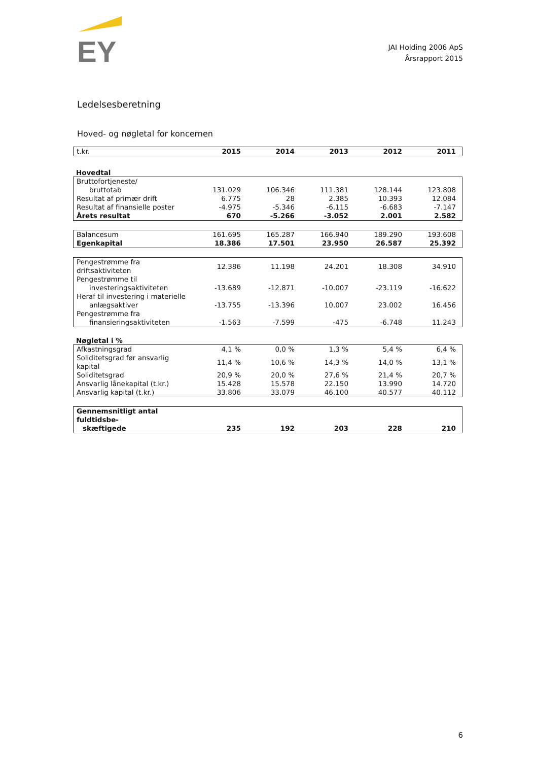EY
JAI Holding 2006 ApS
Årsrapport 2015
Ledelsesberetning
Hoved- og nøgletal for koncernen
| t.kr. | 2015 | 2014 | 2013 | 2012 | 2011 |
| --- | --- | --- | --- | --- | --- |
Hovedtal
| Bruttofortjeneste/ | | | | | |
| bruttotab | 131.029 | 106.346 | 111.381 | 128.144 | 123.808 |
| Resultat af primær drift | 6.775 | 28 | 2.385 | 10.393 | 12.084 |
| Resultat af finansielle poster | -4.975 | -5.346 | -6.115 | -6.683 | -7.147 |
| Årets resultat | 670 | -5.266 | -3.052 | 2.001 | 2.582 |
| Balancesum | 161.695 | 165.287 | 166.940 | 189.290 | 193.608 |
| Egenkapital | 18.386 | 17.501 | 23.950 | 26.587 | 25.392 |
| Pengestrømme fra driftsaktiviteten | 12.386 | 11.198 | 24.201 | 18.308 | 34.910 |
| Pengestrømme til | | | | | |
| investeringsaktiviteten | -13.689 | -12.871 | -10.007 | -23.119 | -16.622 |
| Heraf til investering i materielle | | | | | |
| anlægsaktiver | -13.755 | -13.396 | 10.007 | 23.002 | 16.456 |
| Pengestrømme fra | | | | | |
| finansieringsaktiviteten | -1.563 | -7.599 | -475 | -6.748 | 11.243 |
Nøgletal i %
| Afkastningsgrad | 4,1 % | 0,0 % | 1,3 % | 5,4 % | 6,4 % |
| Soliditetsgrad før ansvarlig kapital | 11,4 % | 10,6 % | 14,3 % | 14,0 % | 13,1 % |
| Soliditetsgrad | 20,9 % | 20,0 % | 27,6 % | 21,4 % | 20,7 % |
| Ansvarlig lånekapital (t.kr.) | 15.428 | 15.578 | 22.150 | 13.990 | 14.720 |
| Ansvarlig kapital (t.kr.) | 33.806 | 33.079 | 46.100 | 40.577 | 40.112 |
| Gennemsnitligt antal fuldtidsbe- | | | | | |
| skæftigede | 235 | 192 | 203 | 228 | 210 |
6